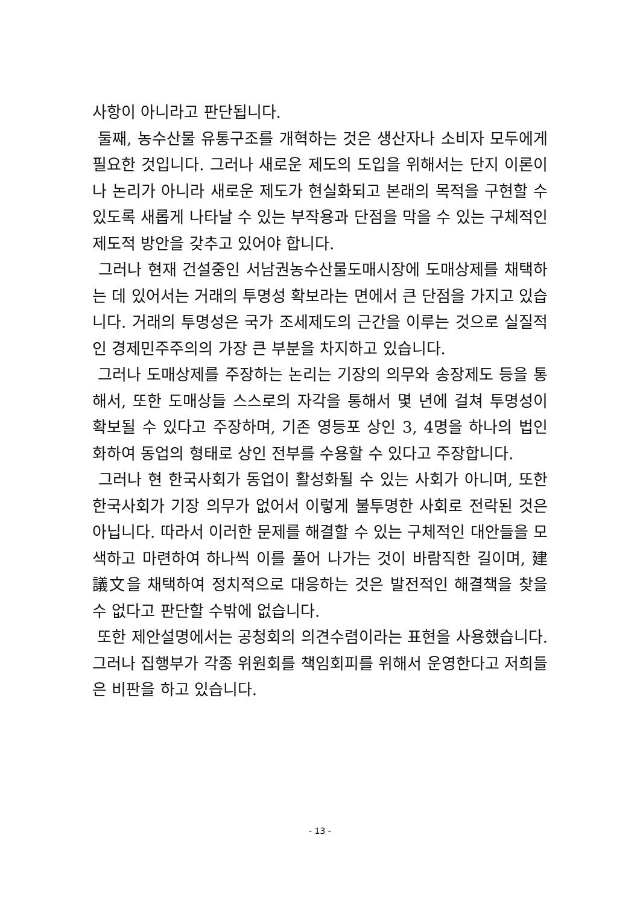사항이 아니라고 판단됩니다.
둘째, 농수산물 유통구조를 개혁하는 것은 생산자나 소비자 모두에게 필요한 것입니다. 그러나 새로운 제도의 도입을 위해서는 단지 이론이나 논리가 아니라 새로운 제도가 현실화되고 본래의 목적을 구현할 수 있도록 새롭게 나타날 수 있는 부작용과 단점을 막을 수 있는 구체적인 제도적 방안을 갖추고 있어야 합니다.
그러나 현재 건설중인 서남권농수산물도매시장에 도매상제를 채택하는 데 있어서는 거래의 투명성 확보라는 면에서 큰 단점을 가지고 있습니다. 거래의 투명성은 국가 조세제도의 근간을 이루는 것으로 실질적인 경제민주주의의 가장 큰 부분을 차지하고 있습니다.
그러나 도매상제를 주장하는 논리는 기장의 의무와 송장제도 등을 통해서, 또한 도매상들 스스로의 자각을 통해서 몇 년에 걸쳐 투명성이 확보될 수 있다고 주장하며, 기존 영등포 상인 3, 4명을 하나의 법인화하여 동업의 형태로 상인 전부를 수용할 수 있다고 주장합니다.
그러나 현 한국사회가 동업이 활성화될 수 있는 사회가 아니며, 또한 한국사회가 기장 의무가 없어서 이렇게 불투명한 사회로 전락된 것은 아닙니다. 따라서 이러한 문제를 해결할 수 있는 구체적인 대안들을 모색하고 마련하여 하나씩 이를 풀어 나가는 것이 바람직한 길이며, 建議文을 채택하여 정치적으로 대응하는 것은 발전적인 해결책을 찾을 수 없다고 판단할 수밖에 없습니다.
또한 제안설명에서는 공청회의 의견수렴이라는 표현을 사용했습니다. 그러나 집행부가 각종 위원회를 책임회피를 위해서 운영한다고 저희들은 비판을 하고 있습니다.
- 13 -